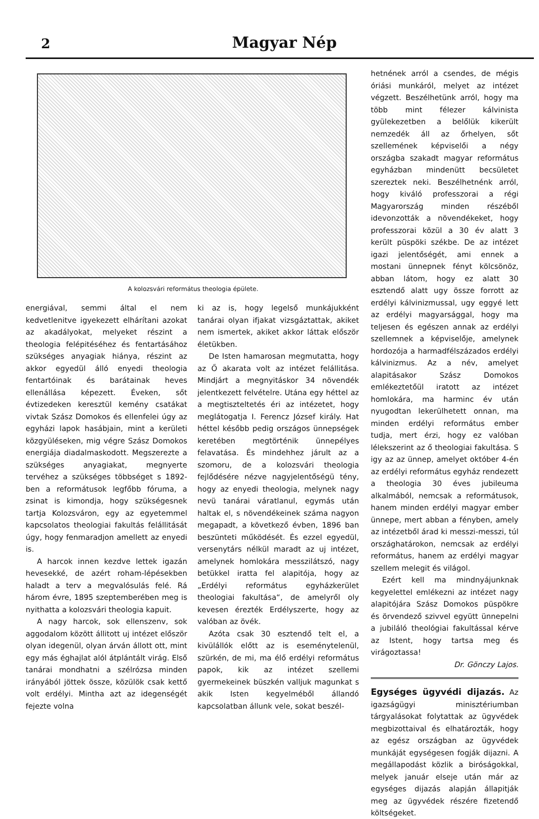2
Magyar Nép
A kolozsvári református theologia épülete.
energiával, semmi által el nem kedvetlenitve igyekezett elhárítani azokat az akadályokat, melyeket részint a theologia felépitéséhez és fentartásához szükséges anyagiak hiánya, részint az akkor egyedül álló enyedi theologia fentartóinak és barátainak heves ellenállása képezett. Éveken, sőt évtizedeken keresztül kemény csatákat vivtak Szász Domokos és ellenfelei úgy az egyházi lapok hasábjain, mint a kerületi közgyüléseken, mig végre Szász Domokos energiája diadalmaskodott. Megszerezte a szükséges anyagiakat, megnyerte tervéhez a szükséges többséget s 1892-ben a reformátusok legfőbb fóruma, a zsinat is kimondja, hogy szükségesnek tartja Kolozsváron, egy az egyetemmel kapcsolatos theologiai fakultás felállitását úgy, hogy fenmaradjon amellett az enyedi is.
A harcok innen kezdve lettek igazán hevesekké, de azért roham-lépésekben haladt a terv a megvalósulás felé. Rá három évre, 1895 szeptemberében meg is nyithatta a kolozsvári theologia kapuit.
A nagy harcok, sok ellenszenv, sok aggodalom között állitott uj intézet először olyan idegenül, olyan árván állott ott, mint egy más éghajlat alól átplántált virág. Első tanárai mondhatni a szélrózsa minden irányából jöttek össze, közülök csak kettő volt erdélyi. Mintha azt az idegenségét fejezte volna
ki az is, hogy legelső munkájukként tanárai olyan ifjakat vizsgáztattak, akiket nem ismertek, akiket akkor láttak először életükben.
De Isten hamarosan megmutatta, hogy az Ő akarata volt az intézet felállitása. Mindjárt a megnyitáskor 34 növendék jelentkezett felvételre. Utána egy héttel az a megtiszteltetés éri az intézetet, hogy meglátogatja I. Ferencz József király. Hat héttel később pedig országos ünnepségek keretében megtörténik ünnepélyes felavatása. És mindehhez járult az a szomoru, de a kolozsvári theologia fejlődésére nézve nagyjelentőségü tény, hogy az enyedi theologia, melynek nagy nevü tanárai váratlanul, egymás után haltak el, s növendékeinek száma nagyon megapadt, a következő évben, 1896 ban beszünteti működését. És ezzel egyedül, versenytárs nélkül maradt az uj intézet, amelynek homlokára messzilátszó, nagy betükkel iratta fel alapitója, hogy az „Erdélyi református egyházkerület theologiai fakultása“, de amelyről oly kevesen érezték Erdélyszerte, hogy az valóban az övék.
Azóta csak 30 esztendő telt el, a kivülállók előtt az is eseménytelenül, szürkén, de mi, ma élő erdélyi református papok, kik az intézet szellemi gyermekeinek büszkén valljuk magunkat s akik Isten kegyelméből állandó kapcsolatban állunk vele, sokat beszél-
hetnének arról a csendes, de mégis óriási munkáról, melyet az intézet végzett. Beszélhetünk arról, hogy ma több mint félezer kálvinista gyülekezetben a belőlük kikerült nemzedék áll az őrhelyen, sőt szellemének képviselői a négy országba szakadt magyar református egyházban mindenütt becsületet szereztek neki. Beszélhetnénk arról, hogy kiváló professzorai a régi Magyarország minden részéből idevonzották a növendékeket, hogy professzorai közül a 30 év alatt 3 került püspöki székbe. De az intézet igazi jelentőségét, ami ennek a mostani ünnepnek fényt kölcsönöz, abban látom, hogy ez alatt 30 esztendő alatt ugy össze forrott az erdélyi kálvinizmussal, ugy eggyé lett az erdélyi magyarsággal, hogy ma teljesen és egészen annak az erdélyi szellemnek a képviselője, amelynek hordozója a harmadfélszázados erdélyi kálvinizmus. Az a név, amelyet alapitásakor Szász Domokos emlékeztetőül iratott az intézet homlokára, ma harminc év után nyugodtan lekerülhetett onnan, ma minden erdélyi református ember tudja, mert érzi, hogy ez valóban lélekszerint az ő theologiai fakultása. S igy az az ünnep, amelyet október 4-én az erdélyi református egyház rendezett a theologia 30 éves jubileuma alkalmából, nemcsak a reformátusok, hanem minden erdélyi magyar ember ünnepe, mert abban a fényben, amely az intézetből árad ki messzi-messzi, túl országhatárokon, nemcsak az erdélyi református, hanem az erdélyi magyar szellem melegit és világol.
Ezért kell ma mindnyájunknak kegyelettel emlékezni az intézet nagy alapitójára Szász Domokos püspökre és örvendező szivvel együtt ünnepelni a jubiláló theológiai fakultással kérve az Istent, hogy tartsa meg és virágoztassa!
Dr. Gönczy Lajos.
Egységes ügyvédi dijazás. Az igazságügyi minisztériumban tárgyalásokat folytattak az ügyvédek megbizottaival és elhatározták, hogy az egész országban az ügyvédek munkáját egységesen fogják dijazni. A megállapodást közlik a biróságokkal, melyek január elseje után már az egységes dijazás alapján állapitják meg az ügyvédek részére fizetendő költségeket.